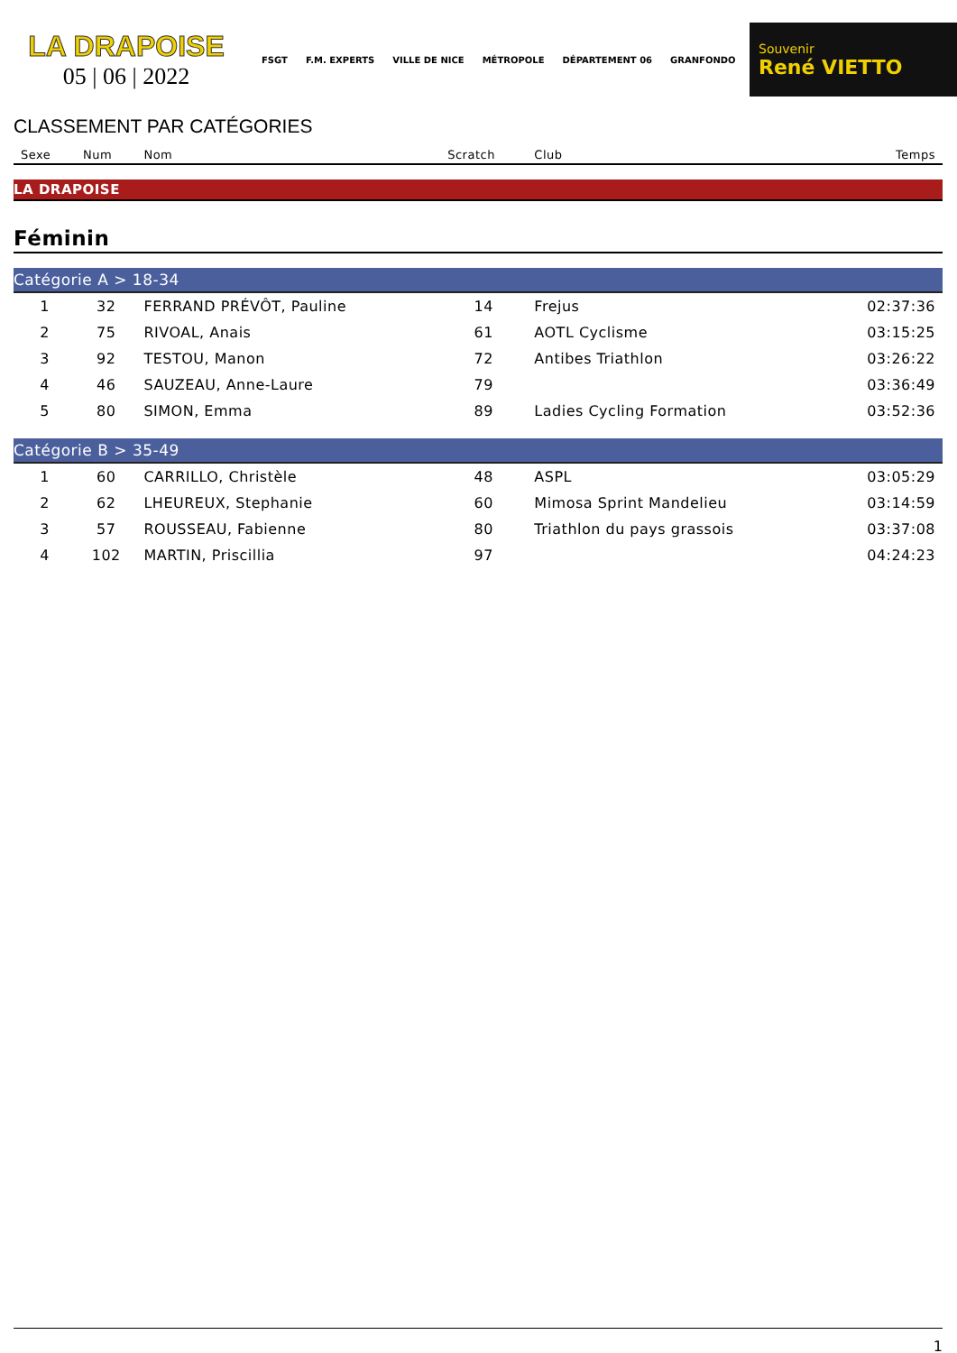LA DRAPOISE
05 | 06 | 2022
FSGT F.M. EXPERTS VILLE DE NICE MÉTROPOLE DÉPARTEMENT 06 GRANFONDO
Souvenir
René VIETTO
CLASSEMENT PAR CATÉGORIES
| Sexe | Num | Nom | Scratch | Club | Temps |
| --- | --- | --- | --- | --- | --- |
| LA DRAPOISE | | | | | |
| Féminin | | | | | |
| Catégorie A > 18-34 | | | | | |
| 1 | 32 | FERRAND PRÉVÔT, Pauline | 14 | Frejus | 02:37:36 |
| 2 | 75 | RIVOAL, Anais | 61 | AOTL Cyclisme | 03:15:25 |
| 3 | 92 | TESTOU, Manon | 72 | Antibes Triathlon | 03:26:22 |
| 4 | 46 | SAUZEAU, Anne-Laure | 79 | | 03:36:49 |
| 5 | 80 | SIMON, Emma | 89 | Ladies Cycling Formation | 03:52:36 |
| Catégorie B > 35-49 | | | | | |
| 1 | 60 | CARRILLO, Christèle | 48 | ASPL | 03:05:29 |
| 2 | 62 | LHEUREUX, Stephanie | 60 | Mimosa Sprint Mandelieu | 03:14:59 |
| 3 | 57 | ROUSSEAU, Fabienne | 80 | Triathlon du pays grassois | 03:37:08 |
| 4 | 102 | MARTIN, Priscillia | 97 | | 04:24:23 |
1